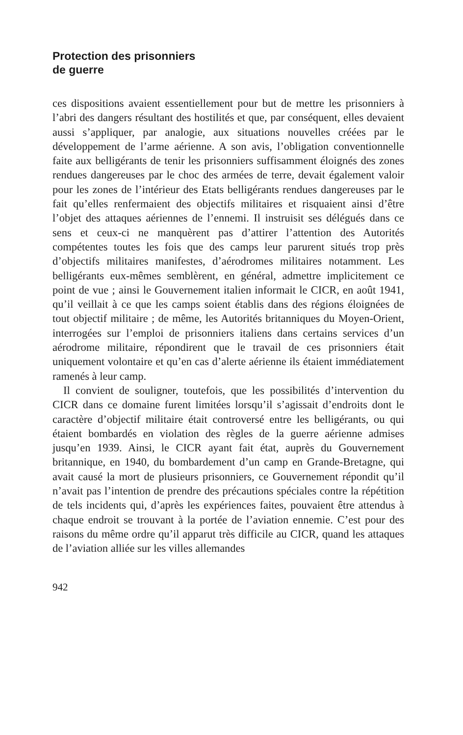Protection des prisonniers
de guerre
ces dispositions avaient essentiellement pour but de mettre les prisonniers à l’abri des dangers résultant des hostilités et que, par conséquent, elles devaient aussi s’appliquer, par analogie, aux situations nouvelles créées par le développement de l’arme aérienne. A son avis, l’obligation conventionnelle faite aux belligérants de tenir les prisonniers suffisamment éloignés des zones rendues dangereuses par le choc des armées de terre, devait également valoir pour les zones de l’intérieur des Etats belligérants rendues dangereuses par le fait qu’elles renfermaient des objectifs militaires et risquaient ainsi d’être l’objet des attaques aériennes de l’ennemi. Il instruisit ses délégués dans ce sens et ceux-ci ne manquèrent pas d’attirer l’attention des Autorités compétentes toutes les fois que des camps leur parurent situés trop près d’objectifs militaires manifestes, d’aérodromes militaires notamment. Les belligérants eux-mêmes semblèrent, en général, admettre implicitement ce point de vue ; ainsi le Gouvernement italien informait le CICR, en août 1941, qu’il veillait à ce que les camps soient établis dans des régions éloignées de tout objectif militaire ; de même, les Autorités britanniques du Moyen-Orient, interrogées sur l’emploi de prisonniers italiens dans certains services d’un aérodrome militaire, répondirent que le travail de ces prisonniers était uniquement volontaire et qu’en cas d’alerte aérienne ils étaient immédiatement ramenés à leur camp.
Il convient de souligner, toutefois, que les possibilités d’intervention du CICR dans ce domaine furent limitées lorsqu’il s’agissait d’endroits dont le caractère d’objectif militaire était controversé entre les belligérants, ou qui étaient bombardés en violation des règles de la guerre aérienne admises jusqu’en 1939. Ainsi, le CICR ayant fait état, auprès du Gouvernement britannique, en 1940, du bombardement d’un camp en Grande-Bretagne, qui avait causé la mort de plusieurs prisonniers, ce Gouvernement répondit qu’il n’avait pas l’intention de prendre des précautions spéciales contre la répétition de tels incidents qui, d’après les expériences faites, pouvaient être attendus à chaque endroit se trouvant à la portée de l’aviation ennemie. C’est pour des raisons du même ordre qu’il apparut très difficile au CICR, quand les attaques de l’aviation alliée sur les villes allemandes
942